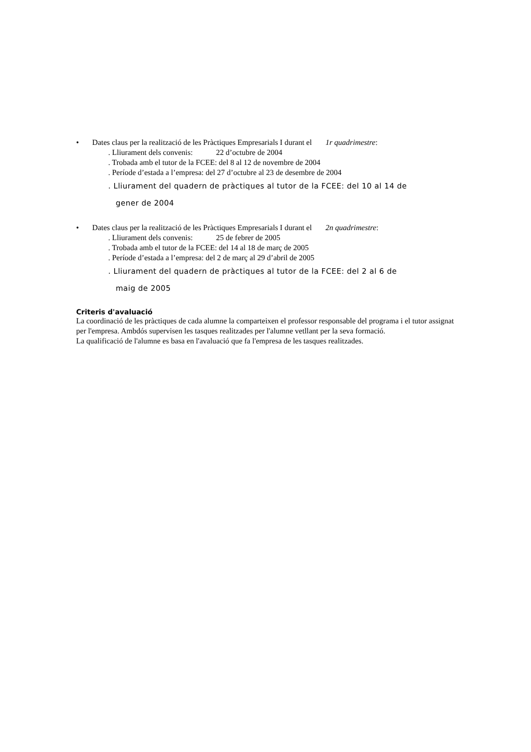• Dates claus per la realització de les Pràctiques Empresarials I durant el 1r quadrimestre:
. Lliurament dels convenis: 22 d’octubre de 2004
. Trobada amb el tutor de la FCEE: del 8 al 12 de novembre de 2004
. Període d’estada a l’empresa: del 27 d’octubre al 23 de desembre de 2004
. Lliurament del quadern de pràctiques al tutor de la FCEE: del 10 al 14 de
gener de 2004
• Dates claus per la realització de les Pràctiques Empresarials I durant el 2n quadrimestre:
. Lliurament dels convenis: 25 de febrer de 2005
. Trobada amb el tutor de la FCEE: del 14 al 18 de març de 2005
. Període d’estada a l’empresa: del 2 de març al 29 d’abril de 2005
. Lliurament del quadern de pràctiques al tutor de la FCEE: del 2 al 6 de
maig de 2005
Criteris d'avaluació
La coordinació de les pràctiques de cada alumne la comparteixen el professor responsable del programa i el tutor assignat per l'empresa. Ambdós supervisen les tasques realitzades per l'alumne vetllant per la seva formació.
La qualificació de l'alumne es basa en l'avaluació que fa l'empresa de les tasques realitzades.